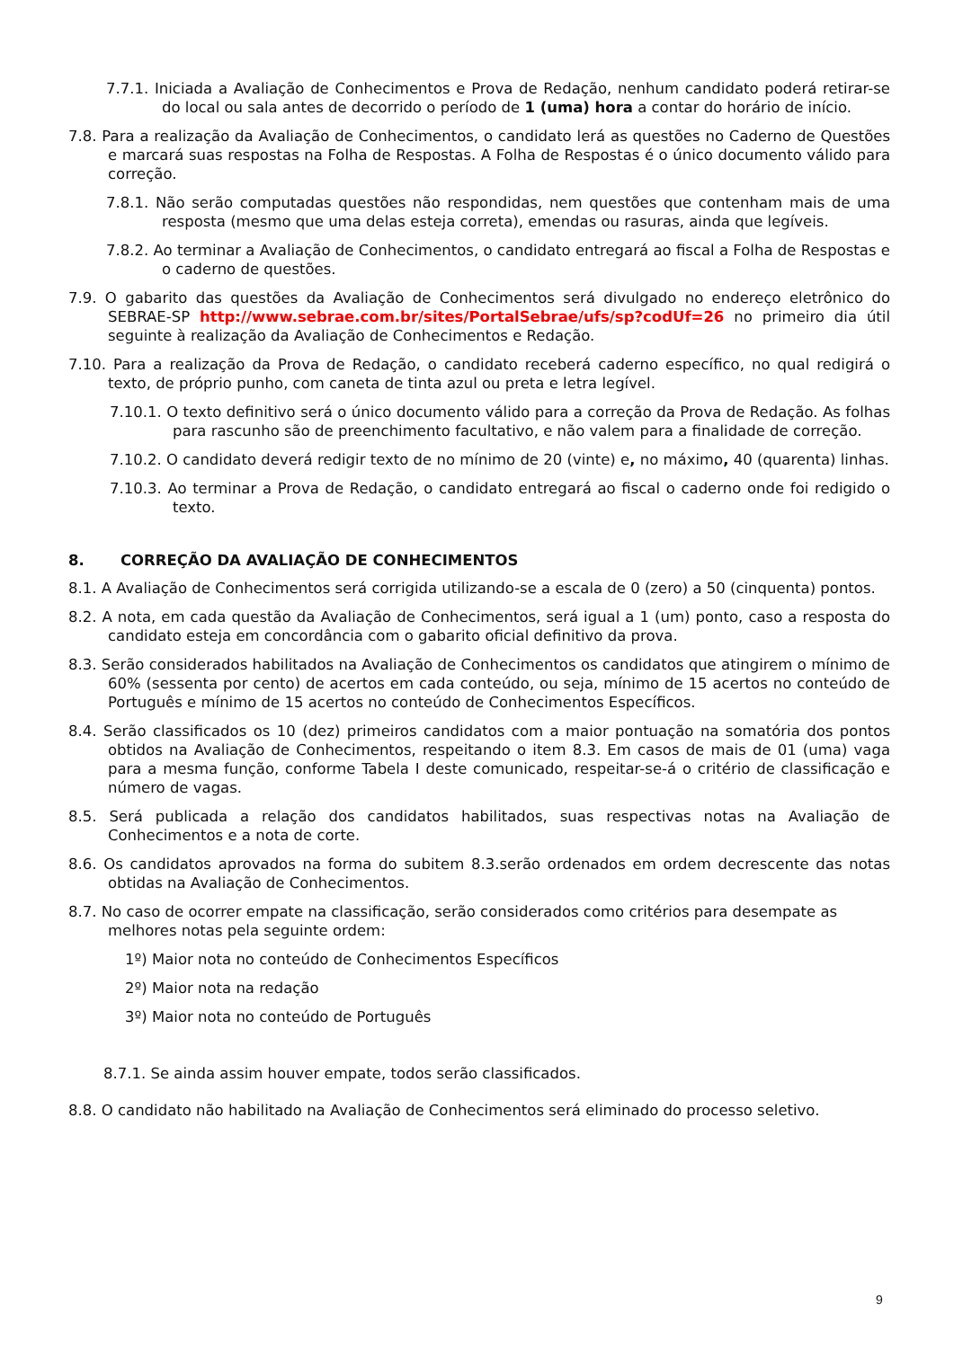7.7.1. Iniciada a Avaliação de Conhecimentos e Prova de Redação, nenhum candidato poderá retirar-se do local ou sala antes de decorrido o período de 1 (uma) hora a contar do horário de início.
7.8. Para a realização da Avaliação de Conhecimentos, o candidato lerá as questões no Caderno de Questões e marcará suas respostas na Folha de Respostas. A Folha de Respostas é o único documento válido para correção.
7.8.1. Não serão computadas questões não respondidas, nem questões que contenham mais de uma resposta (mesmo que uma delas esteja correta), emendas ou rasuras, ainda que legíveis.
7.8.2. Ao terminar a Avaliação de Conhecimentos, o candidato entregará ao fiscal a Folha de Respostas e o caderno de questões.
7.9. O gabarito das questões da Avaliação de Conhecimentos será divulgado no endereço eletrônico do SEBRAE-SP http://www.sebrae.com.br/sites/PortalSebrae/ufs/sp?codUf=26 no primeiro dia útil seguinte à realização da Avaliação de Conhecimentos e Redação.
7.10. Para a realização da Prova de Redação, o candidato receberá caderno específico, no qual redigirá o texto, de próprio punho, com caneta de tinta azul ou preta e letra legível.
7.10.1. O texto definitivo será o único documento válido para a correção da Prova de Redação. As folhas para rascunho são de preenchimento facultativo, e não valem para a finalidade de correção.
7.10.2. O candidato deverá redigir texto de no mínimo de 20 (vinte) e, no máximo, 40 (quarenta) linhas.
7.10.3. Ao terminar a Prova de Redação, o candidato entregará ao fiscal o caderno onde foi redigido o texto.
8. CORREÇÃO DA AVALIAÇÃO DE CONHECIMENTOS
8.1. A Avaliação de Conhecimentos será corrigida utilizando-se a escala de 0 (zero) a 50 (cinquenta) pontos.
8.2. A nota, em cada questão da Avaliação de Conhecimentos, será igual a 1 (um) ponto, caso a resposta do candidato esteja em concordância com o gabarito oficial definitivo da prova.
8.3. Serão considerados habilitados na Avaliação de Conhecimentos os candidatos que atingirem o mínimo de 60% (sessenta por cento) de acertos em cada conteúdo, ou seja, mínimo de 15 acertos no conteúdo de Português e mínimo de 15 acertos no conteúdo de Conhecimentos Específicos.
8.4. Serão classificados os 10 (dez) primeiros candidatos com a maior pontuação na somatória dos pontos obtidos na Avaliação de Conhecimentos, respeitando o item 8.3. Em casos de mais de 01 (uma) vaga para a mesma função, conforme Tabela I deste comunicado, respeitar-se-á o critério de classificação e número de vagas.
8.5. Será publicada a relação dos candidatos habilitados, suas respectivas notas na Avaliação de Conhecimentos e a nota de corte.
8.6. Os candidatos aprovados na forma do subitem 8.3.serão ordenados em ordem decrescente das notas obtidas na Avaliação de Conhecimentos.
8.7. No caso de ocorrer empate na classificação, serão considerados como critérios para desempate as melhores notas pela seguinte ordem:
1º) Maior nota no conteúdo de Conhecimentos Específicos
2º) Maior nota na redação
3º) Maior nota no conteúdo de Português
8.7.1. Se ainda assim houver empate, todos serão classificados.
8.8. O candidato não habilitado na Avaliação de Conhecimentos será eliminado do processo seletivo.
9